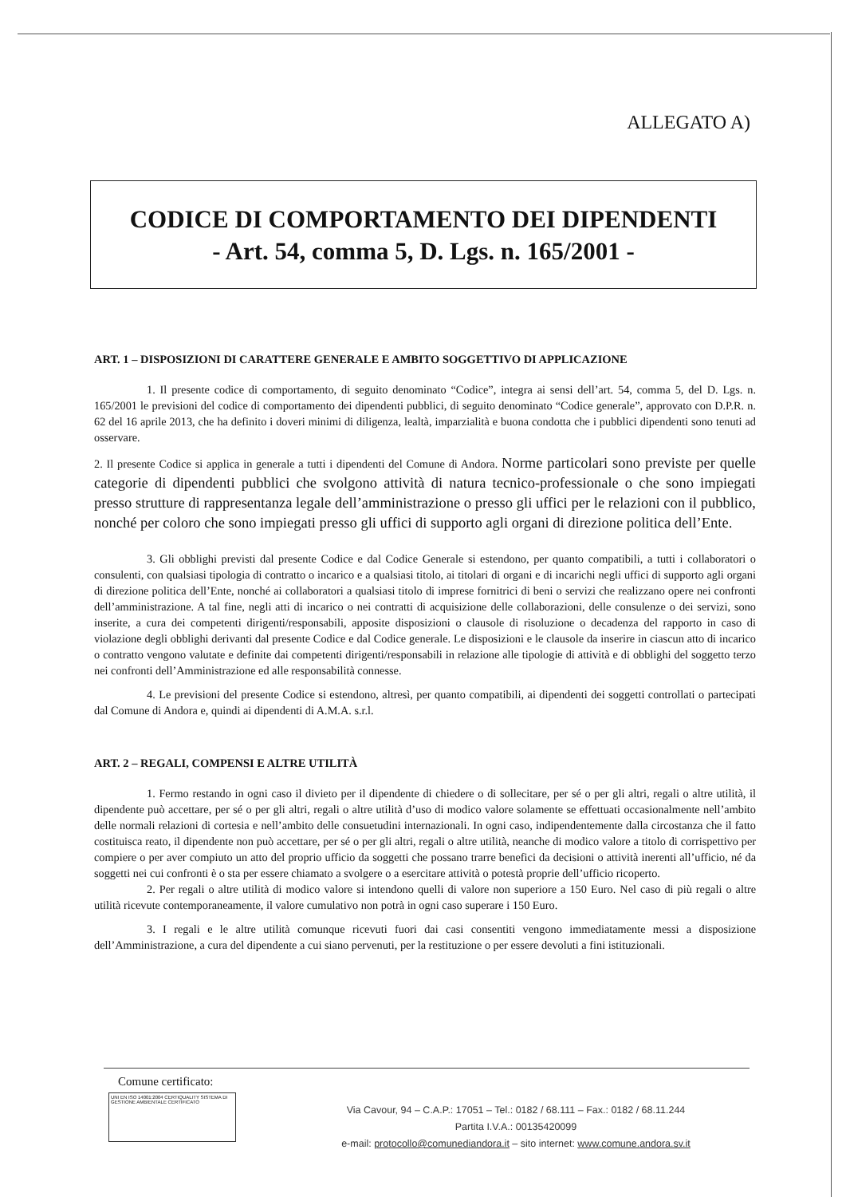ALLEGATO A)
CODICE DI COMPORTAMENTO DEI DIPENDENTI
- Art. 54, comma 5, D. Lgs. n. 165/2001 -
ART. 1 – DISPOSIZIONI DI CARATTERE GENERALE E AMBITO SOGGETTIVO DI APPLICAZIONE
1. Il presente codice di comportamento, di seguito denominato “Codice”, integra ai sensi dell’art. 54, comma 5, del D. Lgs. n. 165/2001 le previsioni del codice di comportamento dei dipendenti pubblici, di seguito denominato “Codice generale”, approvato con D.P.R. n. 62 del 16 aprile 2013, che ha definito i doveri minimi di diligenza, lealtà, imparzialità e buona condotta che i pubblici dipendenti sono tenuti ad osservare.
2. Il presente Codice si applica in generale a tutti i dipendenti del Comune di Andora. Norme particolari sono previste per quelle categorie di dipendenti pubblici che svolgono attività di natura tecnico-professionale o che sono impiegati presso strutture di rappresentanza legale dell’amministrazione o presso gli uffici per le relazioni con il pubblico, nonché per coloro che sono impiegati presso gli uffici di supporto agli organi di direzione politica dell’Ente.
3. Gli obblighi previsti dal presente Codice e dal Codice Generale si estendono, per quanto compatibili, a tutti i collaboratori o consulenti, con qualsiasi tipologia di contratto o incarico e a qualsiasi titolo, ai titolari di organi e di incarichi negli uffici di supporto agli organi di direzione politica dell’Ente, nonché ai collaboratori a qualsiasi titolo di imprese fornitrici di beni o servizi che realizzano opere nei confronti dell’amministrazione. A tal fine, negli atti di incarico o nei contratti di acquisizione delle collaborazioni, delle consulenze o dei servizi, sono inserite, a cura dei competenti dirigenti/responsabili, apposite disposizioni o clausole di risoluzione o decadenza del rapporto in caso di violazione degli obblighi derivanti dal presente Codice e dal Codice generale. Le disposizioni e le clausole da inserire in ciascun atto di incarico o contratto vengono valutate e definite dai competenti dirigenti/responsabili in relazione alle tipologie di attività e di obblighi del soggetto terzo nei confronti dell’Amministrazione ed alle responsabilità connesse.
4. Le previsioni del presente Codice si estendono, altresì, per quanto compatibili, ai dipendenti dei soggetti controllati o partecipati dal Comune di Andora e, quindi ai dipendenti di A.M.A. s.r.l.
ART. 2 – REGALI, COMPENSI E ALTRE UTILITÀ
1. Fermo restando in ogni caso il divieto per il dipendente di chiedere o di sollecitare, per sé o per gli altri, regali o altre utilità, il dipendente può accettare, per sé o per gli altri, regali o altre utilità d’uso di modico valore solamente se effettuati occasionalmente nell’ambito delle normali relazioni di cortesia e nell’ambito delle consuetudini internazionali. In ogni caso, indipendentemente dalla circostanza che il fatto costituisca reato, il dipendente non può accettare, per sé o per gli altri, regali o altre utilità, neanche di modico valore a titolo di corrispettivo per compiere o per aver compiuto un atto del proprio ufficio da soggetti che possano trarre benefici da decisioni o attività inerenti all’ufficio, né da soggetti nei cui confronti è o sta per essere chiamato a svolgere o a esercitare attività o potestà proprie dell’ufficio ricoperto.
2. Per regali o altre utilità di modico valore si intendono quelli di valore non superiore a 150 Euro. Nel caso di più regali o altre utilità ricevute contemporaneamente, il valore cumulativo non potrà in ogni caso superare i 150 Euro.
3. I regali e le altre utilità comunque ricevuti fuori dai casi consentiti vengono immediatamente messi a disposizione dell’Amministrazione, a cura del dipendente a cui siano pervenuti, per la restituzione o per essere devoluti a fini istituzionali.
Comune certificato:
UNI EN ISO 14001:2004 CERTIQUALITY SISTEMA DI GESTIONE AMBIENTALE CERTIFICATO
Via Cavour, 94 – C.A.P.: 17051 – Tel.: 0182 / 68.111 – Fax.: 0182 / 68.11.244
Partita I.V.A.: 00135420099
e-mail: protocollo@comunediandora.it – sito internet: www.comune.andora.sv.it